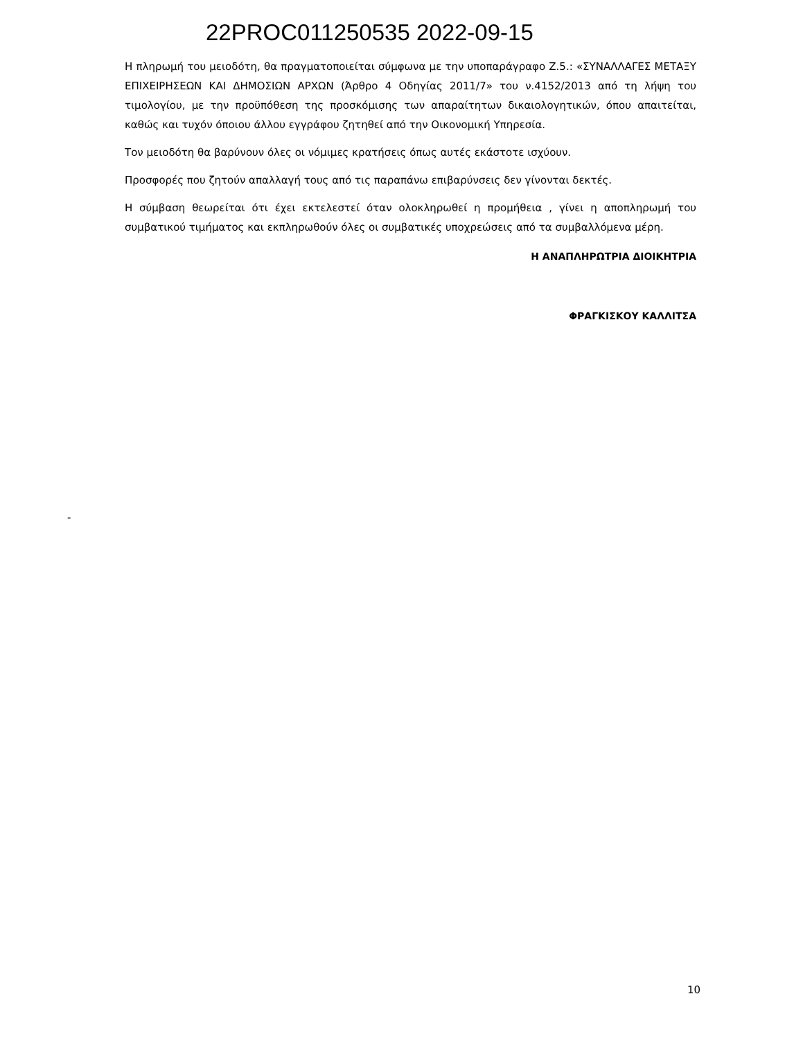22PROC011250535 2022-09-15
Η πληρωμή του μειοδότη, θα πραγματοποιείται σύμφωνα με την υποπαράγραφο Ζ.5.: «ΣΥΝΑΛΛΑΓΕΣ ΜΕΤΑΞΥ ΕΠΙΧΕΙΡΗΣΕΩΝ ΚΑΙ ΔΗΜΟΣΙΩΝ ΑΡΧΩΝ (Άρθρο 4 Οδηγίας 2011/7» του ν.4152/2013 από τη λήψη του τιμολογίου, με την προϋπόθεση της προσκόμισης των απαραίτητων δικαιολογητικών, όπου απαιτείται, καθώς και τυχόν όποιου άλλου εγγράφου ζητηθεί από την Οικονομική Υπηρεσία.
Τον μειοδότη θα βαρύνουν όλες οι νόμιμες κρατήσεις όπως αυτές εκάστοτε ισχύουν.
Προσφορές που ζητούν απαλλαγή τους από τις παραπάνω επιβαρύνσεις δεν γίνονται δεκτές.
Η σύμβαση θεωρείται ότι έχει εκτελεστεί όταν ολοκληρωθεί η προμήθεια , γίνει η αποπληρωμή του συμβατικού τιμήματος και εκπληρωθούν όλες οι συμβατικές υποχρεώσεις από τα συμβαλλόμενα μέρη.
Η ΑΝΑΠΛΗΡΩΤΡΙΑ ΔΙΟΙΚΗΤΡΙΑ
ΦΡΑΓΚΙΣΚΟΥ ΚΑΛΛΙΤΣΑ
-
10